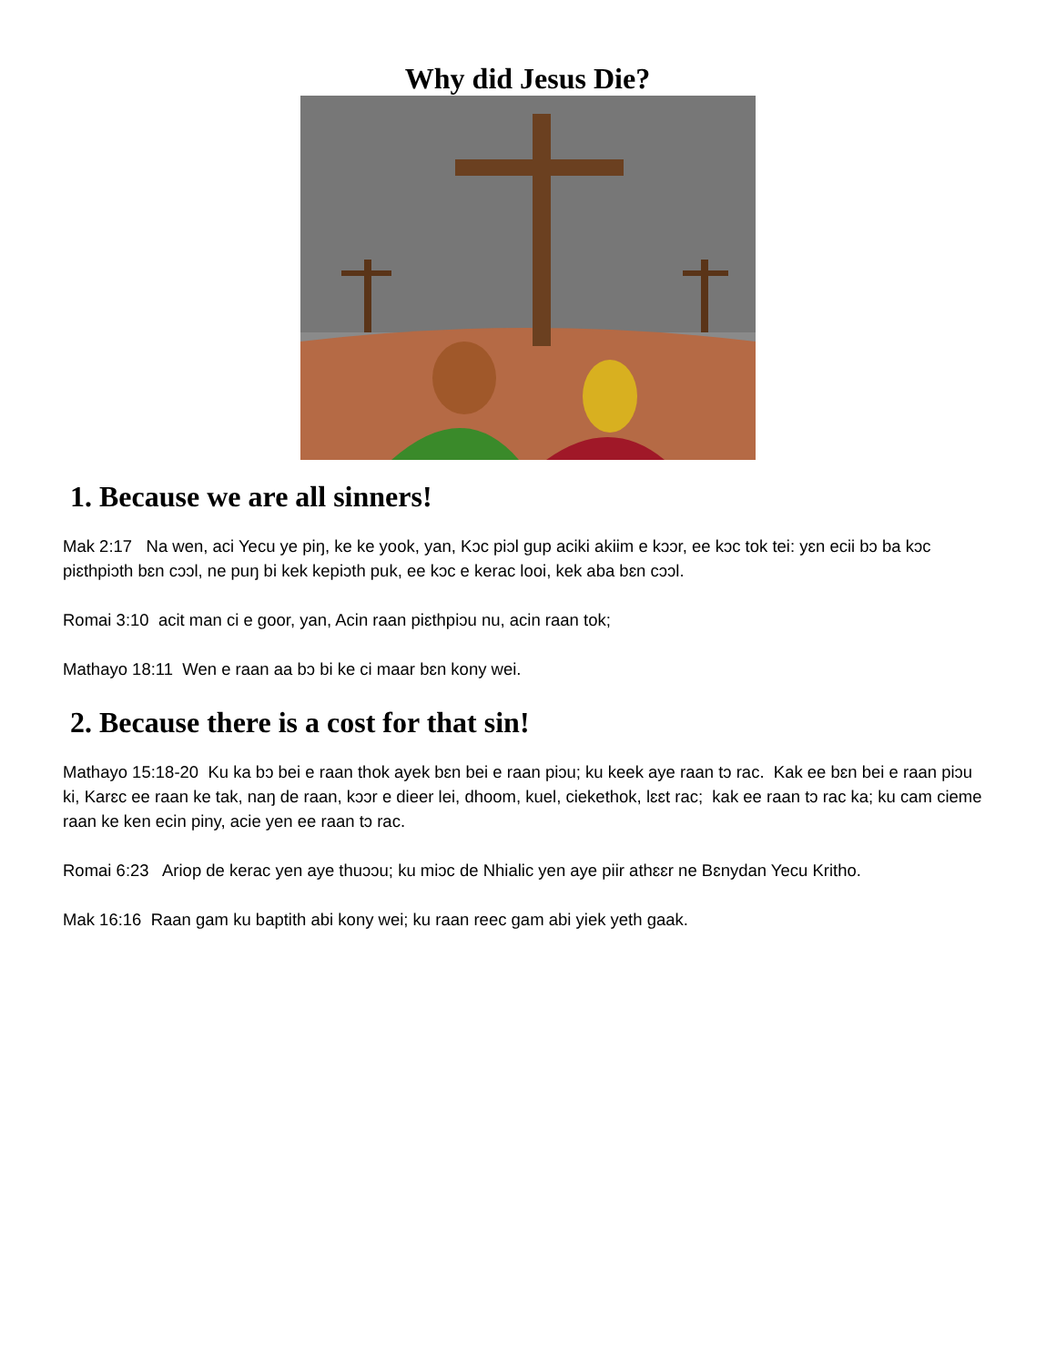Why did Jesus Die?
1. Because we are all sinners!
Mak 2:17 Na wen, aci Yecu ye piŋ, ke ke yook, yan, Kɔc piɔl gup aciki akiim e kɔɔr, ee kɔc tok tei: yɛn ecii bɔ ba kɔc piɛthpiɔth bɛn cɔɔl, ne puŋ bi kek kepiɔth puk, ee kɔc e kerac looi, kek aba bɛn cɔɔl.
Romai 3:10 acit man ci e goor, yan, Acin raan piɛthpiɔu nu, acin raan tok;
Mathayo 18:11 Wen e raan aa bɔ bi ke ci maar bɛn kony wei.
2. Because there is a cost for that sin!
Mathayo 15:18-20 Ku ka bɔ bei e raan thok ayek bɛn bei e raan piɔu; ku keek aye raan tɔ rac. Kak ee bɛn bei e raan piɔu ki, Karɛc ee raan ke tak, naŋ de raan, kɔɔr e dieer lei, dhoom, kuel, ciekethok, lɛɛt rac; kak ee raan tɔ rac ka; ku cam cieme raan ke ken ecin piny, acie yen ee raan tɔ rac.
Romai 6:23 Ariop de kerac yen aye thuɔɔu; ku miɔc de Nhialic yen aye piir athɛɛr ne Bɛnydan Yecu Kritho.
Mak 16:16 Raan gam ku baptith abi kony wei; ku raan reec gam abi yiek yeth gaak.